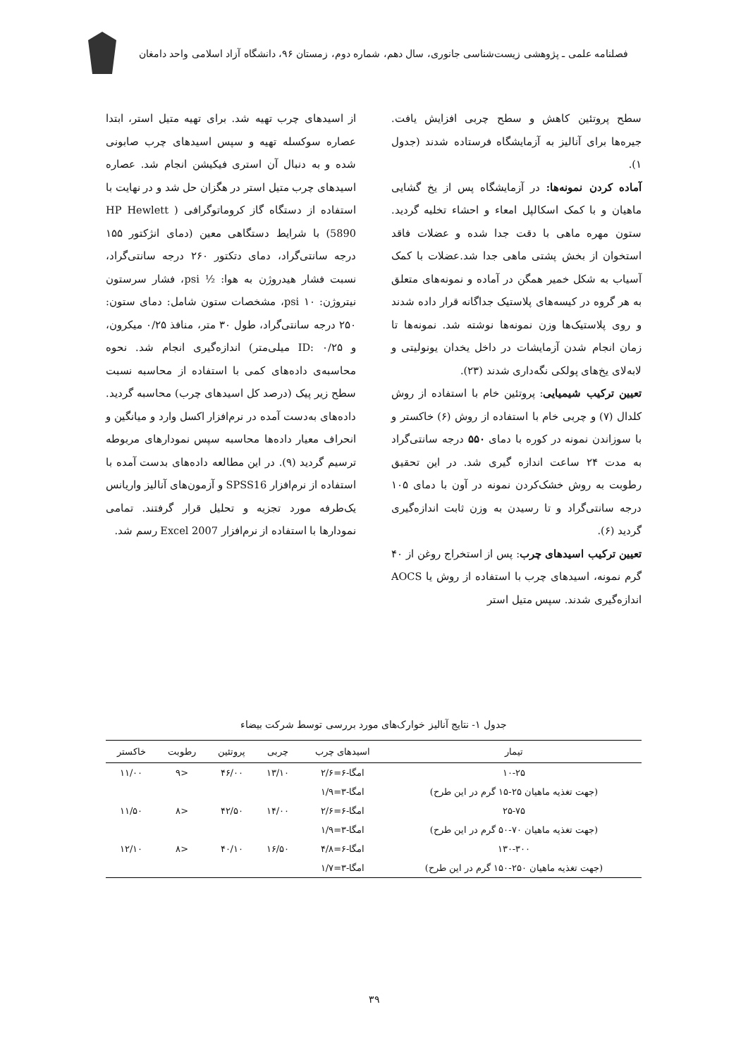فصلنامه علمی ـ پژوهشی زیست‌شناسی جانوری، سال دهم، شماره دوم، زمستان ۹۶، دانشگاه آزاد اسلامی واحد دامغان
سطح پروتئین کاهش و سطح چربی افزایش یافت. جیره‌ها برای آنالیز به آزمایشگاه فرستاده شدند (جدول ۱).
آماده کردن نمونه‌ها: در آزمایشگاه پس از یخ گشایی ماهیان و با کمک اسکالپل امعاء و احشاء تخلیه گردید. ستون مهره ماهی با دقت جدا شده و عضلات فاقد استخوان از بخش پشتی ماهی جدا شد.عضلات با کمک آسیاب به شکل خمیر همگن در آماده و نمونه‌های متعلق به هر گروه در کیسه‌های پلاستیک جداگانه قرار داده شدند و روی پلاستیک‌ها وزن نمونه‌ها نوشته شد. نمونه‌ها تا زمان انجام شدن آزمایشات در داخل یخدان یونولیتی و لابه‌لای یخ‌های پولکی نگه‌داری شدند (۲۳).
تعیین ترکیب شیمیایی: پروتئین خام با استفاده از روش کلدال (۷) و چربی خام با استفاده از روش (۶) خاکستر و با سوزاندن نمونه در کوره با دمای ۵۵۰ درجه سانتی‌گراد به مدت ۲۴ ساعت اندازه گیری شد. در این تحقیق رطوبت به روش خشک‌کردن نمونه در آون با دمای ۱۰۵ درجه سانتی‌گراد و تا رسیدن به وزن ثابت اندازه‌گیری گردید (۶).
تعیین ترکیب اسیدهای چرب: پس از استخراج روغن از ۴۰ گرم نمونه، اسیدهای چرب با استفاده از روش یا AOCS اندازه‌گیری شدند. سپس متیل استر
از اسیدهای چرب تهیه شد. برای تهیه متیل استر، ابتدا عصاره سوکسله تهیه و سپس اسیدهای چرب صابونی شده و به دنبال آن استری فیکیشن انجام شد. عصاره اسیدهای چرب متیل استر در هگزان حل شد و در نهایت با استفاده از دستگاه گاز کروماتوگرافی ( HP Hewlett 5890) با شرایط دستگاهی معین (دمای انژکتور ۱۵۵ درجه سانتی‌گراد، دمای دتکتور ۲۶۰ درجه سانتی‌گراد، نسبت فشار هیدروژن به هوا: ½ psi، فشار سرستون نیتروژن: psi ۱۰، مشخصات ستون شامل: دمای ستون: ۲۵۰ درجه سانتی‌گراد، طول ۳۰ متر، منافذ ۰/۲۵ میکرون، و ID: ۰/۲۵ میلی‌متر) اندازه‌گیری انجام شد. نحوه محاسبه‌ی داده‌های کمی با استفاده از محاسبه نسبت سطح زیر پیک (درصد کل اسیدهای چرب) محاسبه گردید. داده‌های به‌دست آمده در نرم‌افزار اکسل وارد و میانگین و انحراف معیار داده‌ها محاسبه سپس نمودارهای مربوطه ترسیم گردید (۹). در این مطالعه داده‌های بدست آمده با استفاده از نرم‌افزار SPSS16 و آزمون‌های آنالیز واریانس یک‌طرفه مورد تجزیه و تحلیل قرار گرفتند. تمامی نمودارها با استفاده از نرم‌افزار Excel 2007 رسم شد.
جدول ۱- نتایج آنالیز خوارک‌های مورد بررسی توسط شرکت بیضاء
| تیمار | اسیدهای چرب | چربی | پروتئین | رطوبت | خاکستر |
| --- | --- | --- | --- | --- | --- |
| ۱۰-۲۵ | امگا-۶=۲/۶ | ۱۳/۱۰ | ۴۶/۰۰ | <۹ | ۱۱/۰۰ |
| (جهت تغذیه ماهیان ۲۵-۱۵ گرم در این طرح) | امگا-۳=۱/۹ | | | | |
| ۲۵-۷۵ | امگا-۶=۲/۶ | ۱۴/۰۰ | ۴۲/۵۰ | <۸ | ۱۱/۵۰ |
| (جهت تغذیه ماهیان ۷۰-۵۰ گرم در این طرح) | امگا-۳=۱/۹ | | | | |
| ۱۳۰-۳۰۰ | امگا-۶=۴/۸ | ۱۶/۵۰ | ۴۰/۱۰ | <۸ | ۱۲/۱۰ |
| (جهت تغذیه ماهیان ۲۵۰-۱۵۰ گرم در این طرح) | امگا-۳=۱/۷ | | | | |
۳۹